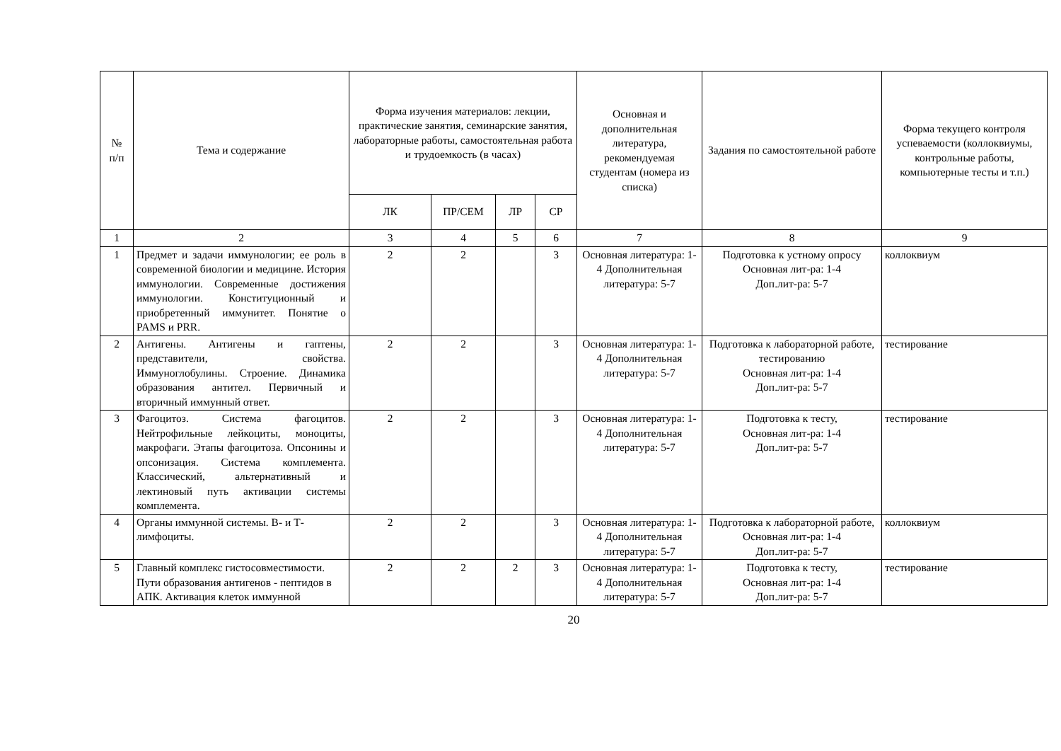| № п/п | Тема и содержание | Форма изучения материалов: лекции, практические занятия, семинарские занятия, лабораторные работы, самостоятельная работа и трудоемкость (в часах) | | | | Основная и дополнительная литература, рекомендуемая студентам (номера из списка) | Задания по самостоятельной работе | Форма текущего контроля успеваемости (коллоквиумы, контрольные работы, компьютерные тесты и т.п.) |
| --- | --- | --- | --- | --- | --- | --- | --- | --- |
| | | ЛК | ПР/СЕМ | ЛР | СР | | | |
| 1 | 2 | 3 | 4 | 5 | 6 | 7 | 8 | 9 |
| 1 | Предмет и задачи иммунологии; ее роль в современной биологии и медицине. История иммунологии. Современные достижения иммунологии. Конституционный и приобретенный иммунитет. Понятие о PAMS и PRR. | 2 | 2 | | 3 | Основная литература: 1-4 Дополнительная литература: 5-7 | Подготовка к устному опросу Основная лит-ра: 1-4 Доп.лит-ра: 5-7 | коллоквиум |
| 2 | Антигены. Антигены и гаптены, представители, свойства. Иммуноглобулины. Строение. Динамика образования антител. Первичный и вторичный иммунный ответ. | 2 | 2 | | 3 | Основная литература: 1-4 Дополнительная литература: 5-7 | Подготовка к лабораторной работе, тестированию Основная лит-ра: 1-4 Доп.лит-ра: 5-7 | тестирование |
| 3 | Фагоцитоз. Система фагоцитов. Нейтрофильные лейкоциты, моноциты, макрофаги. Этапы фагоцитоза. Опсонины и опсонизация. Система комплемента. Классический, альтернативный и лектиновый путь активации системы комплемента. | 2 | 2 | | 3 | Основная литература: 1-4 Дополнительная литература: 5-7 | Подготовка к тесту, Основная лит-ра: 1-4 Доп.лит-ра: 5-7 | тестирование |
| 4 | Органы иммунной системы. В- и Т-лимфоциты. | 2 | 2 | | 3 | Основная литература: 1-4 Дополнительная литература: 5-7 | Подготовка к лабораторной работе, Основная лит-ра: 1-4 Доп.лит-ра: 5-7 | коллоквиум |
| 5 | Главный комплекс гистосовместимости. Пути образования антигенов - пептидов в АПК. Активация клеток иммунной | 2 | 2 | 2 | 3 | Основная литература: 1-4 Дополнительная литература: 5-7 | Подготовка к тесту, Основная лит-ра: 1-4 Доп.лит-ра: 5-7 | тестирование |
20